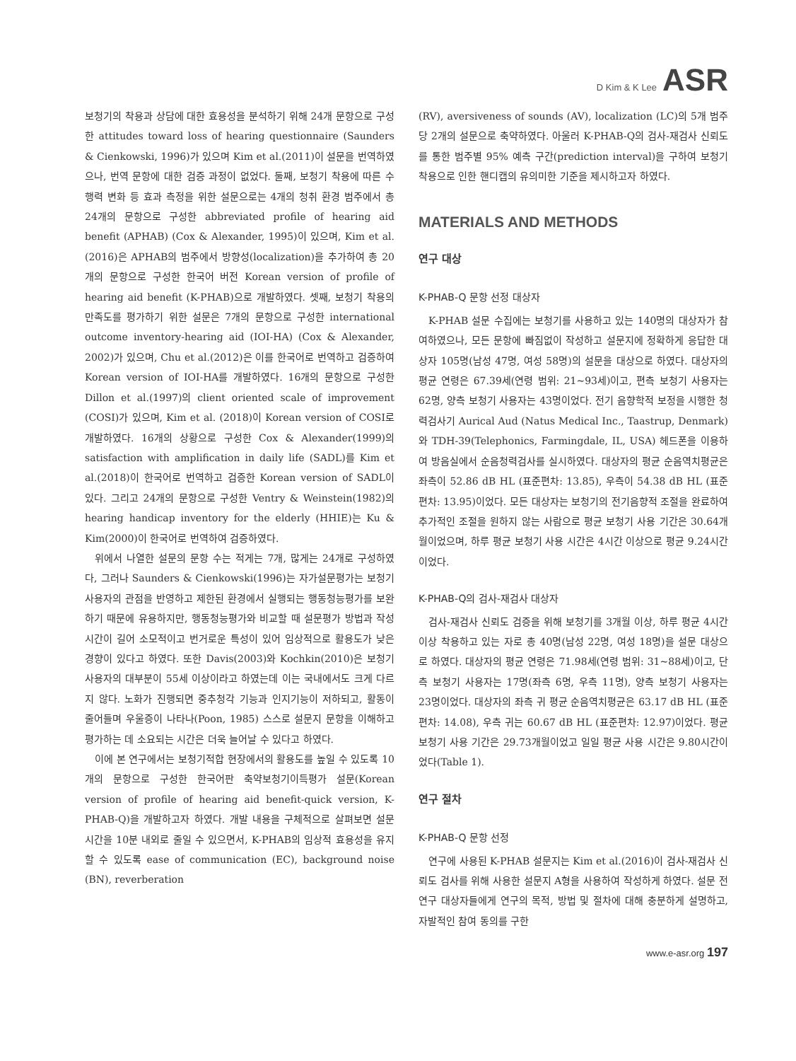D Kim & K Lee ASR
보청기의 착용과 상담에 대한 효용성을 분석하기 위해 24개 문항으로 구성한 attitudes toward loss of hearing questionnaire (Saunders & Cienkowski, 1996)가 있으며 Kim et al.(2011)이 설문을 번역하였으나, 번역 문항에 대한 검증 과정이 없었다. 둘째, 보청기 착용에 따른 수행력 변화 등 효과 측정을 위한 설문으로는 4개의 청취 환경 범주에서 총 24개의 문항으로 구성한 abbreviated profile of hearing aid benefit (APHAB) (Cox & Alexander, 1995)이 있으며, Kim et al.(2016)은 APHAB의 범주에서 방향성(localization)을 추가하여 총 20개의 문항으로 구성한 한국어 버전 Korean version of profile of hearing aid benefit (K-PHAB)으로 개발하였다. 셋째, 보청기 착용의 만족도를 평가하기 위한 설문은 7개의 문항으로 구성한 international outcome inventory-hearing aid (IOI-HA) (Cox & Alexander, 2002)가 있으며, Chu et al.(2012)은 이를 한국어로 번역하고 검증하여 Korean version of IOI-HA를 개발하였다. 16개의 문항으로 구성한 Dillon et al.(1997)의 client oriented scale of improvement (COSI)가 있으며, Kim et al. (2018)이 Korean version of COSI로 개발하였다. 16개의 상황으로 구성한 Cox & Alexander(1999)의 satisfaction with amplification in daily life (SADL)를 Kim et al.(2018)이 한국어로 번역하고 검증한 Korean version of SADL이 있다. 그리고 24개의 문항으로 구성한 Ventry & Weinstein(1982)의 hearing handicap inventory for the elderly (HHIE)는 Ku & Kim(2000)이 한국어로 번역하여 검증하였다.
위에서 나열한 설문의 문항 수는 적게는 7개, 많게는 24개로 구성하였다, 그러나 Saunders & Cienkowski(1996)는 자가설문평가는 보청기 사용자의 관점을 반영하고 제한된 환경에서 실행되는 행동청능평가를 보완하기 때문에 유용하지만, 행동청능평가와 비교할 때 설문평가 방법과 작성 시간이 길어 소모적이고 번거로운 특성이 있어 임상적으로 활용도가 낮은 경향이 있다고 하였다. 또한 Davis(2003)와 Kochkin(2010)은 보청기 사용자의 대부분이 55세 이상이라고 하였는데 이는 국내에서도 크게 다르지 않다. 노화가 진행되면 중추청각 기능과 인지기능이 저하되고, 활동이 줄어들며 우울증이 나타나(Poon, 1985) 스스로 설문지 문항을 이해하고 평가하는 데 소요되는 시간은 더욱 늘어날 수 있다고 하였다.
이에 본 연구에서는 보청기적합 현장에서의 활용도를 높일 수 있도록 10개의 문항으로 구성한 한국어판 축약보청기이득평가 설문(Korean version of profile of hearing aid benefit-quick version, K-PHAB-Q)을 개발하고자 하였다. 개발 내용을 구체적으로 살펴보면 설문 시간을 10분 내외로 줄일 수 있으면서, K-PHAB의 임상적 효용성을 유지할 수 있도록 ease of communication (EC), background noise (BN), reverberation
(RV), aversiveness of sounds (AV), localization (LC)의 5개 범주당 2개의 설문으로 축약하였다. 아울러 K-PHAB-Q의 검사-재검사 신뢰도를 통한 범주별 95% 예측 구간(prediction interval)을 구하여 보청기 착용으로 인한 핸디캡의 유의미한 기준을 제시하고자 하였다.
MATERIALS AND METHODS
연구 대상
K-PHAB-Q 문항 선정 대상자
K-PHAB 설문 수집에는 보청기를 사용하고 있는 140명의 대상자가 참여하였으나, 모든 문항에 빠짐없이 작성하고 설문지에 정확하게 응답한 대상자 105명(남성 47명, 여성 58명)의 설문을 대상으로 하였다. 대상자의 평균 연령은 67.39세(연령 범위: 21~93세)이고, 편측 보청기 사용자는 62명, 양측 보청기 사용자는 43명이었다. 전기 음향학적 보정을 시행한 청력검사기 Aurical Aud (Natus Medical Inc., Taastrup, Denmark)와 TDH-39(Telephonics, Farmingdale, IL, USA) 헤드폰을 이용하여 방음실에서 순음청력검사를 실시하였다. 대상자의 평균 순음역치평균은 좌측이 52.86 dB HL (표준편차: 13.85), 우측이 54.38 dB HL (표준편차: 13.95)이었다. 모든 대상자는 보청기의 전기음향적 조절을 완료하여 추가적인 조절을 원하지 않는 사람으로 평균 보청기 사용 기간은 30.64개월이었으며, 하루 평균 보청기 사용 시간은 4시간 이상으로 평균 9.24시간이었다.
K-PHAB-Q의 검사-재검사 대상자
검사-재검사 신뢰도 검증을 위해 보청기를 3개월 이상, 하루 평균 4시간 이상 착용하고 있는 자로 총 40명(남성 22명, 여성 18명)을 설문 대상으로 하였다. 대상자의 평균 연령은 71.98세(연령 범위: 31~88세)이고, 단측 보청기 사용자는 17명(좌측 6명, 우측 11명), 양측 보청기 사용자는 23명이었다. 대상자의 좌측 귀 평균 순음역치평균은 63.17 dB HL (표준편차: 14.08), 우측 귀는 60.67 dB HL (표준편차: 12.97)이었다. 평균 보청기 사용 기간은 29.73개월이었고 일일 평균 사용 시간은 9.80시간이었다(Table 1).
연구 절차
K-PHAB-Q 문항 선정
연구에 사용된 K-PHAB 설문지는 Kim et al.(2016)이 검사-재검사 신뢰도 검사를 위해 사용한 설문지 A형을 사용하여 작성하게 하였다. 설문 전 연구 대상자들에게 연구의 목적, 방법 및 절차에 대해 충분하게 설명하고, 자발적인 참여 동의를 구한
www.e-asr.org 197